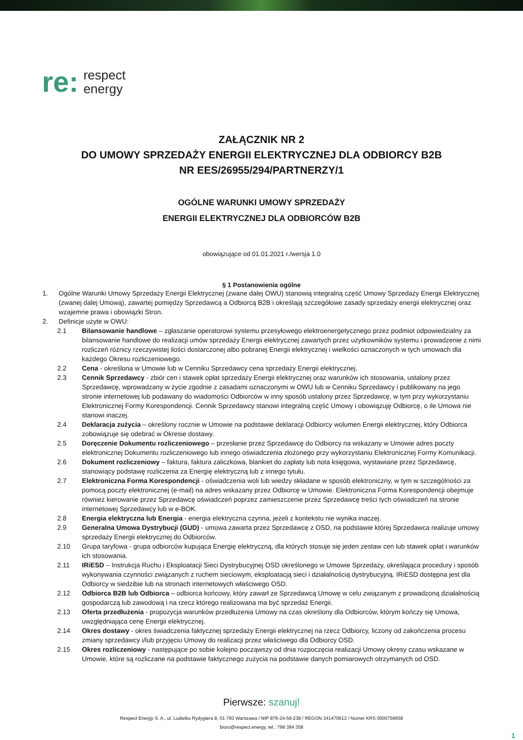re:
respect
energy
ZAŁĄCZNIK NR 2
DO UMOWY SPRZEDAŻY ENERGII ELEKTRYCZNEJ DLA ODBIORCY B2B
NR EES/26955/294/PARTNERZY/1
OGÓLNE WARUNKI UMOWY SPRZEDAŻY
ENERGII ELEKTRYCZNEJ DLA ODBIORCÓW B2B
obowiązujące od 01.01.2021 r./wersja 1.0
§ 1 Postanowienia ogólne
1. Ogólne Warunki Umowy Sprzedaży Energii Elektrycznej (zwane dalej OWU) stanowią integralną część Umowy Sprzedaży Energii Elektrycznej (zwanej dalej Umową), zawartej pomiędzy Sprzedawcą a Odbiorcą B2B i określają szczegółowe zasady sprzedaży energii elektrycznej oraz wzajemne prawa i obowiązki Stron.
2. Definicje użyte w OWU:
2.1 Bilansowanie handlowe – zgłaszanie operatorowi systemu przesyłowego elektroenergetycznego przez podmiot odpowiedzialny za bilansowanie handlowe do realizacji umów sprzedaży Energii elektrycznej zawartych przez użytkowników systemu i prowadzenie z nimi rozliczeń różnicy rzeczywistej ilości dostarczonej albo pobranej Energii elektrycznej i wielkości oznaczonych w tych umowach dla każdego Okresu rozliczeniowego.
2.2 Cena - określona w Umowie lub w Cenniku Sprzedawcy cena sprzedaży Energii elektrycznej.
2.3 Cennik Sprzedawcy - zbiór cen i stawek opłat sprzedaży Energii elektrycznej oraz warunków ich stosowania, ustalony przez Sprzedawcę, wprowadzany w życie zgodnie z zasadami oznaczonymi w OWU lub w Cenniku Sprzedawcy i publikowany na jego stronie internetowej lub podawany do wiadomości Odbiorców w inny sposób ustalony przez Sprzedawcę, w tym przy wykorzystaniu Elektronicznej Formy Korespondencji. Cennik Sprzedawcy stanowi integralną część Umowy i obowiązuję Odbiorcę, o ile Umowa nie stanowi inaczej.
2.4 Deklaracja zużycia – określony rocznie w Umowie na podstawie deklaracji Odbiorcy wolumen Energii elektrycznej, który Odbiorca zobowiązuje się odebrać w Okresie dostawy.
2.5 Doręczenie Dokumentu rozliczeniowego – przesłanie przez Sprzedawcę do Odbiorcy na wskazany w Umowie adres poczty elektronicznej Dokumentu rozliczeniowego lub innego oświadczenia złożonego przy wykorzystaniu Elektronicznej Formy Komunikacji.
2.6 Dokument rozliczeniowy – faktura, faktura zaliczkowa, blankiet do zapłaty lub nota księgowa, wystawiane przez Sprzedawcę, stanowiący podstawę rozliczenia za Energię elektryczną lub z innego tytułu.
2.7 Elektroniczna Forma Korespondencji - oświadczenia woli lub wiedzy składane w sposób elektroniczny, w tym w szczególności za pomocą poczty elektronicznej (e-mail) na adres wskazany przez Odbiorcę w Umowie. Elektroniczna Forma Korespondencji obejmuje również kierowanie przez Sprzedawcę oświadczeń poprzez zamieszczenie przez Sprzedawcę treści tych oświadczeń na stronie internetowej Sprzedawcy lub w e-BOK.
2.8 Energia elektryczna lub Energia - energia elektryczna czynna, jeżeli z kontekstu nie wynika inaczej.
2.9 Generalna Umowa Dystrybucji (GUD) - umowa zawarta przez Sprzedawcę z OSD, na podstawie której Sprzedawca realizuje umowy sprzedaży Energii elektrycznej do Odbiorców.
2.10 Grupa taryfowa - grupa odbiorców kupująca Energię elektryczną, dla których stosuje się jeden zestaw cen lub stawek opłat i warunków ich stosowania.
2.11 IRiESD – Instrukcja Ruchu i Eksploatacji Sieci Dystrybucyjnej OSD określonego w Umowie Sprzedaży, określająca procedury i sposób wykonywania czynności związanych z ruchem sieciowym, eksploatacją sieci i działalnością dystrybucyjną. IRiESD dostępna jest dla Odbiorcy w siedzibie lub na stronach internetowych właściwego OSD.
2.12 Odbiorca B2B lub Odbiorca – odbiorca końcowy, który zawarł ze Sprzedawcą Umowę w celu związanym z prowadzoną działalnością gospodarczą lub zawodową i na rzecz którego realizowana ma być sprzedaż Energii.
2.13 Oferta przedłużenia - propozycja warunków przedłużenia Umowy na czas określony dla Odbiorców, którym kończy się Umowa, uwzględniająca cenę Energii elektrycznej.
2.14 Okres dostawy - okres świadczenia faktycznej sprzedaży Energii elektrycznej na rzecz Odbiorcy, liczony od zakończenia procesu zmiany sprzedawcy i/lub przyjęciu Umowy do realizacji przez właściwego dla Odbiorcy OSD.
2.15 Okres rozliczeniowy - następujące po sobie kolejno począwszy od dnia rozpoczęcia realizacji Umowy okresy czasu wskazane w Umowie, które są rozliczane na podstawie faktycznego zużycia na podstawie danych pomiarowych otrzymanych od OSD.
Pierwsze: szanuj!
Respect Energy S. A., ul. Ludwika Rydygiera 8, 01-793 Warszawa / NIP 876-24-59-238 / REGON 341470612 / Numer KRS 0000759658
biuro@respect.energy, tel.: 799 394 358
1